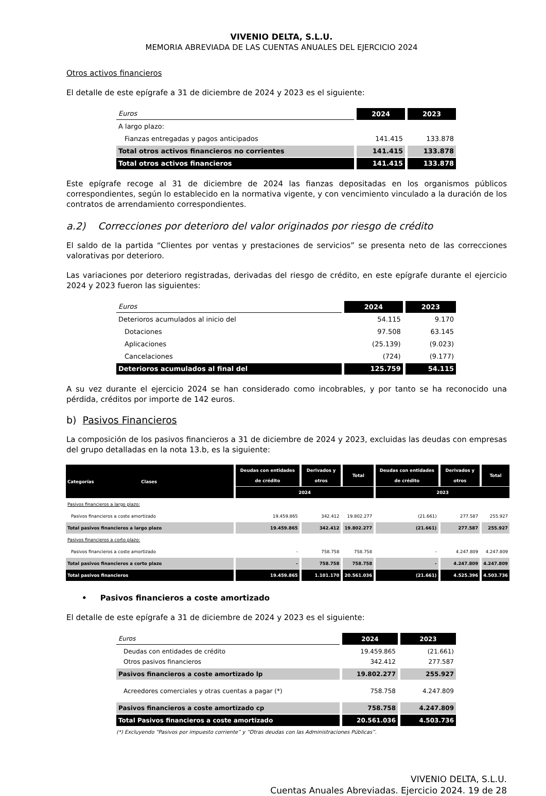VIVENIO DELTA, S.L.U.
MEMORIA ABREVIADA DE LAS CUENTAS ANUALES DEL EJERCICIO 2024
Otros activos financieros
El detalle de este epígrafe a 31 de diciembre de 2024 y 2023 es el siguiente:
| Euros | 2024 | 2023 |
| A largo plazo: | | |
| Fianzas entregadas y pagos anticipados | 141.415 | 133.878 |
| Total otros activos financieros no corrientes | 141.415 | 133.878 |
| Total otros activos financieros | 141.415 | 133.878 |
Este epígrafe recoge al 31 de diciembre de 2024 las fianzas depositadas en los organismos públicos correspondientes, según lo establecido en la normativa vigente, y con vencimiento vinculado a la duración de los contratos de arrendamiento correspondientes.
a.2) Correcciones por deterioro del valor originados por riesgo de crédito
El saldo de la partida “Clientes por ventas y prestaciones de servicios” se presenta neto de las correcciones valorativas por deterioro.
Las variaciones por deterioro registradas, derivadas del riesgo de crédito, en este epígrafe durante el ejercicio 2024 y 2023 fueron las siguientes:
| Euros | 2024 | 2023 |
| Deterioros acumulados al inicio del | 54.115 | 9.170 |
| Dotaciones | 97.508 | 63.145 |
| Aplicaciones | (25.139) | (9.023) |
| Cancelaciones | (724) | (9.177) |
| Deterioros acumulados al final del | 125.759 | 54.115 |
A su vez durante el ejercicio 2024 se han considerado como incobrables, y por tanto se ha reconocido una pérdida, créditos por importe de 142 euros.
b) Pasivos Financieros
La composición de los pasivos financieros a 31 de diciembre de 2024 y 2023, excluidas las deudas con empresas del grupo detalladas en la nota 13.b, es la siguiente:
| Categorías Clases | Deudas con entidades de crédito | Derivados y otros | Total | Deudas con entidades de crédito | Derivados y otros | Total |
| --- | --- | --- | --- | --- | --- | --- |
| | 2024 | | | 2023 | | |
| Pasivos financieros a largo plazo: | | | | | | |
| Pasivos financieros a coste amortizado | 19.459.865 | 342.412 | 19.802.277 | (21.661) | 277.587 | 255.927 |
| Total pasivos financieros a largo plazo | 19.459.865 | 342.412 | 19.802.277 | (21.661) | 277.587 | 255.927 |
| Pasivos financieros a corto plazo: | | | | | | |
| Pasivos financieros a coste amortizado | - | 758.758 | 758.758 | - | 4.247.809 | 4.247.809 |
| Total pasivos financieros a corto plazo | - | 758.758 | 758.758 | - | 4.247.809 | 4.247.809 |
| Total pasivos financieros | 19.459.865 | 1.101.170 | 20.561.036 | (21.661) | 4.525.396 | 4.503.736 |
• Pasivos financieros a coste amortizado
El detalle de este epígrafe a 31 de diciembre de 2024 y 2023 es el siguiente:
| Euros | 2024 | 2023 |
| Deudas con entidades de crédito Otros pasivos financieros | 19.459.865 342.412 | (21.661) 277.587 |
| Pasivos financieros a coste amortizado lp | 19.802.277 | 255.927 |
| Acreedores comerciales y otras cuentas a pagar (*) | 758.758 | 4.247.809 |
| Pasivos financieros a coste amortizado cp | 758.758 | 4.247.809 |
| Total Pasivos financieros a coste amortizado | 20.561.036 | 4.503.736 |
(*) Excluyendo “Pasivos por impuesto corriente” y “Otras deudas con las Administraciones Públicas”.
VIVENIO DELTA, S.L.U.
Cuentas Anuales Abreviadas. Ejercicio 2024. 19 de 28